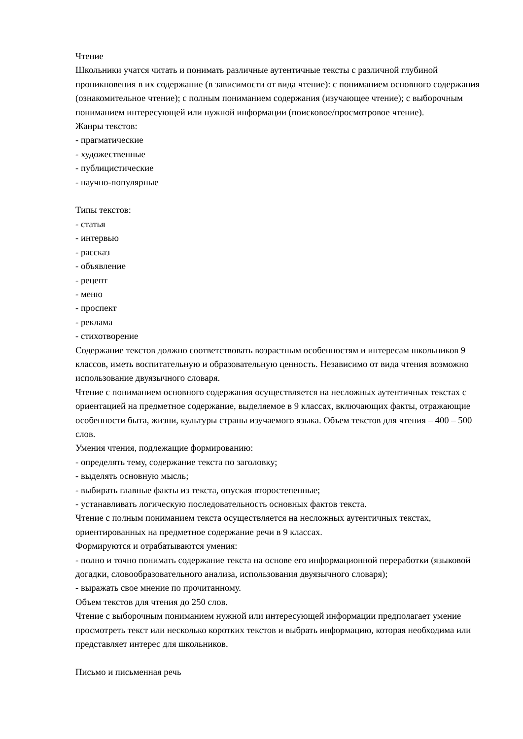Чтение
Школьники учатся читать и понимать различные аутентичные тексты с различной глубиной проникновения в их содержание (в зависимости от вида чтение): с пониманием основного содержания (ознакомительное чтение); с полным пониманием содержания (изучающее чтение); с выборочным пониманием интересующей или нужной информации (поисковое/просмотровое чтение).
Жанры текстов:
- прагматические
- художественные
- публицистические
- научно-популярные
Типы текстов:
- статья
- интервью
- рассказ
- объявление
- рецепт
- меню
- проспект
- реклама
- стихотворение
Содержание текстов должно соответствовать возрастным особенностям и интересам школьников 9 классов, иметь воспитательную и образовательную ценность. Независимо от вида чтения возможно использование двуязычного словаря.
Чтение с пониманием основного содержания осуществляется на несложных аутентичных текстах с ориентацией на предметное содержание, выделяемое в 9 классах, включающих факты, отражающие особенности быта, жизни, культуры страны изучаемого языка. Объем текстов для чтения – 400 – 500 слов.
Умения чтения, подлежащие формированию:
- определять тему, содержание текста по заголовку;
- выделять основную мысль;
- выбирать главные факты из текста, опуская второстепенные;
- устанавливать логическую последовательность основных фактов текста.
Чтение с полным пониманием текста осуществляется на несложных аутентичных текстах, ориентированных на предметное содержание речи в 9 классах.
Формируются и отрабатываются умения:
- полно и точно понимать содержание текста на основе его информационной переработки (языковой догадки, словообразовательного анализа, использования двуязычного словаря);
- выражать свое мнение по прочитанному.
Объем текстов для чтения до 250 слов.
Чтение с выборочным пониманием нужной или интересующей информации предполагает умение просмотреть текст или несколько коротких текстов и выбрать информацию, которая необходима или представляет интерес для школьников.
Письмо и письменная речь